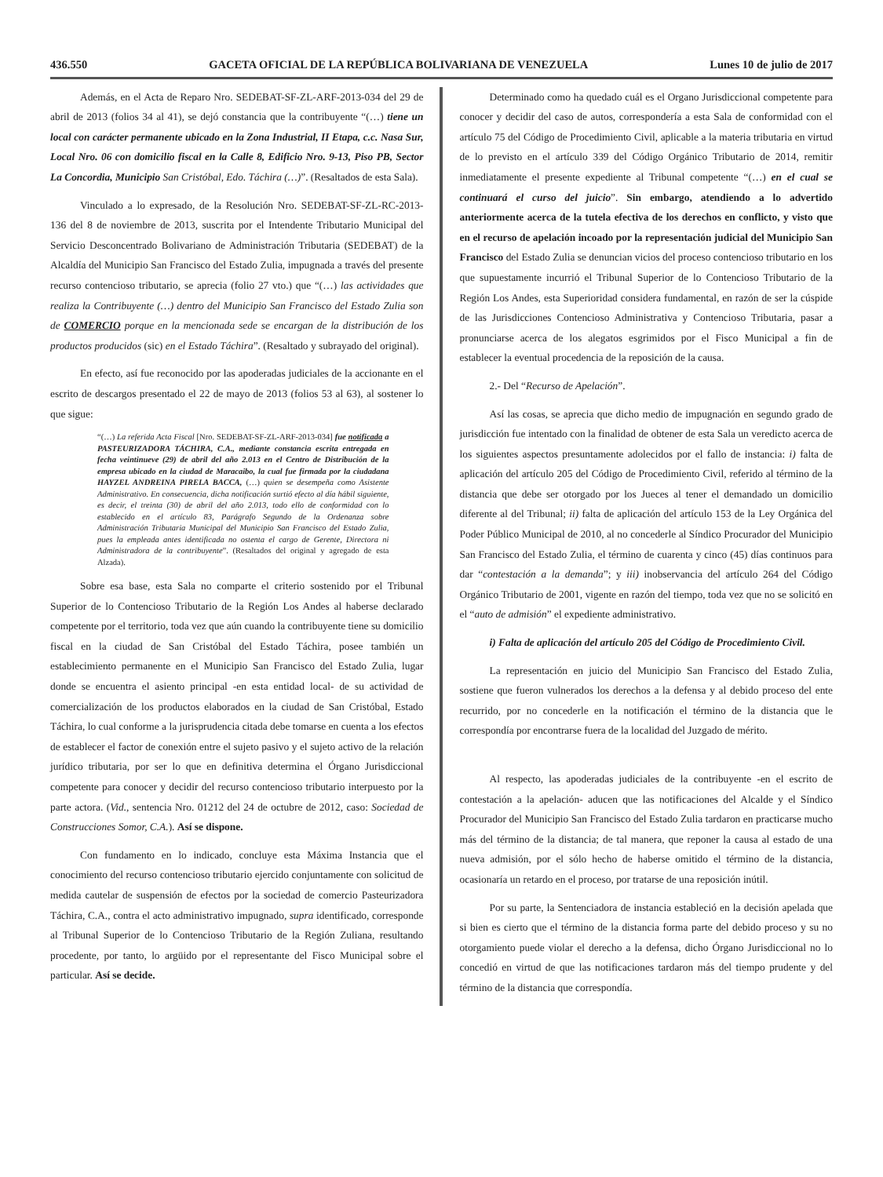436.550 GACETA OFICIAL DE LA REPÚBLICA BOLIVARIANA DE VENEZUELA Lunes 10 de julio de 2017
Además, en el Acta de Reparo Nro. SEDEBAT-SF-ZL-ARF-2013-034 del 29 de abril de 2013 (folios 34 al 41), se dejó constancia que la contribuyente “(…) tiene un local con carácter permanente ubicado en la Zona Industrial, II Etapa, c.c. Nasa Sur, Local Nro. 06 con domicilio fiscal en la Calle 8, Edificio Nro. 9-13, Piso PB, Sector La Concordia, Municipio San Cristóbal, Edo. Táchira (…)”. (Resaltados de esta Sala).
Vinculado a lo expresado, de la Resolución Nro. SEDEBAT-SF-ZL-RC-2013-136 del 8 de noviembre de 2013, suscrita por el Intendente Tributario Municipal del Servicio Desconcentrado Bolivariano de Administración Tributaria (SEDEBAT) de la Alcaldía del Municipio San Francisco del Estado Zulia, impugnada a través del presente recurso contencioso tributario, se aprecia (folio 27 vto.) que “(…) las actividades que realiza la Contribuyente (…) dentro del Municipio San Francisco del Estado Zulia son de COMERCIO porque en la mencionada sede se encargan de la distribución de los productos producidos (sic) en el Estado Táchira”. (Resaltado y subrayado del original).
En efecto, así fue reconocido por las apoderadas judiciales de la accionante en el escrito de descargos presentado el 22 de mayo de 2013 (folios 53 al 63), al sostener lo que sigue:
“(…) La referida Acta Fiscal [Nro. SEDEBAT-SF-ZL-ARF-2013-034] fue notificada a PASTEURIZADORA TÁCHIRA, C.A., mediante constancia escrita entregada en fecha veintinueve (29) de abril del año 2.013 en el Centro de Distribución de la empresa ubicado en la ciudad de Maracaibo, la cual fue firmada por la ciudadana HAYZEL ANDREINA PIRELA BACCA, (…) quien se desempeña como Asistente Administrativo. En consecuencia, dicha notificación surtió efecto al día hábil siguiente, es decir, el treinta (30) de abril del año 2.013, todo ello de conformidad con lo establecido en el artículo 83, Parágrafo Segundo de la Ordenanza sobre Administración Tributaria Municipal del Municipio San Francisco del Estado Zulia, pues la empleada antes identificada no ostenta el cargo de Gerente, Directora ni Administradora de la contribuyente”. (Resaltados del original y agregado de esta Alzada).
Sobre esa base, esta Sala no comparte el criterio sostenido por el Tribunal Superior de lo Contencioso Tributario de la Región Los Andes al haberse declarado competente por el territorio, toda vez que aún cuando la contribuyente tiene su domicilio fiscal en la ciudad de San Cristóbal del Estado Táchira, posee también un establecimiento permanente en el Municipio San Francisco del Estado Zulia, lugar donde se encuentra el asiento principal -en esta entidad local- de su actividad de comercialización de los productos elaborados en la ciudad de San Cristóbal, Estado Táchira, lo cual conforme a la jurisprudencia citada debe tomarse en cuenta a los efectos de establecer el factor de conexión entre el sujeto pasivo y el sujeto activo de la relación jurídico tributaria, por ser lo que en definitiva determina el Órgano Jurisdiccional competente para conocer y decidir del recurso contencioso tributario interpuesto por la parte actora. (Vid., sentencia Nro. 01212 del 24 de octubre de 2012, caso: Sociedad de Construcciones Somor, C.A.). Así se dispone.
Con fundamento en lo indicado, concluye esta Máxima Instancia que el conocimiento del recurso contencioso tributario ejercido conjuntamente con solicitud de medida cautelar de suspensión de efectos por la sociedad de comercio Pasteurizadora Táchira, C.A., contra el acto administrativo impugnado, supra identificado, corresponde al Tribunal Superior de lo Contencioso Tributario de la Región Zuliana, resultando procedente, por tanto, lo argüido por el representante del Fisco Municipal sobre el particular. Así se decide.
Determinado como ha quedado cuál es el Organo Jurisdiccional competente para conocer y decidir del caso de autos, correspondería a esta Sala de conformidad con el artículo 75 del Código de Procedimiento Civil, aplicable a la materia tributaria en virtud de lo previsto en el artículo 339 del Código Orgánico Tributario de 2014, remitir inmediatamente el presente expediente al Tribunal competente “(…) en el cual se continuará el curso del juicio”. Sin embargo, atendiendo a lo advertido anteriormente acerca de la tutela efectiva de los derechos en conflicto, y visto que en el recurso de apelación incoado por la representación judicial del Municipio San Francisco del Estado Zulia se denuncian vicios del proceso contencioso tributario en los que supuestamente incurrió el Tribunal Superior de lo Contencioso Tributario de la Región Los Andes, esta Superioridad considera fundamental, en razón de ser la cúspide de las Jurisdicciones Contencioso Administrativa y Contencioso Tributaria, pasar a pronunciarse acerca de los alegatos esgrimidos por el Fisco Municipal a fin de establecer la eventual procedencia de la reposición de la causa.
2.- Del “Recurso de Apelación”.
Así las cosas, se aprecia que dicho medio de impugnación en segundo grado de jurisdicción fue intentado con la finalidad de obtener de esta Sala un veredicto acerca de los siguientes aspectos presuntamente adolecidos por el fallo de instancia: i) falta de aplicación del artículo 205 del Código de Procedimiento Civil, referido al término de la distancia que debe ser otorgado por los Jueces al tener el demandado un domicilio diferente al del Tribunal; ii) falta de aplicación del artículo 153 de la Ley Orgánica del Poder Público Municipal de 2010, al no concederle al Síndico Procurador del Municipio San Francisco del Estado Zulia, el término de cuarenta y cinco (45) días continuos para dar “contestación a la demanda”; y iii) inobservancia del artículo 264 del Código Orgánico Tributario de 2001, vigente en razón del tiempo, toda vez que no se solicitó en el “auto de admisión” el expediente administrativo.
i) Falta de aplicación del artículo 205 del Código de Procedimiento Civil.
La representación en juicio del Municipio San Francisco del Estado Zulia, sostiene que fueron vulnerados los derechos a la defensa y al debido proceso del ente recurrido, por no concederle en la notificación el término de la distancia que le correspondía por encontrarse fuera de la localidad del Juzgado de mérito.
Al respecto, las apoderadas judiciales de la contribuyente -en el escrito de contestación a la apelación- aducen que las notificaciones del Alcalde y el Síndico Procurador del Municipio San Francisco del Estado Zulia tardaron en practicarse mucho más del término de la distancia; de tal manera, que reponer la causa al estado de una nueva admisión, por el sólo hecho de haberse omitido el término de la distancia, ocasionaría un retardo en el proceso, por tratarse de una reposición inútil.
Por su parte, la Sentenciadora de instancia estableció en la decisión apelada que si bien es cierto que el término de la distancia forma parte del debido proceso y su no otorgamiento puede violar el derecho a la defensa, dicho Órgano Jurisdiccional no lo concedió en virtud de que las notificaciones tardaron más del tiempo prudente y del término de la distancia que correspondía.